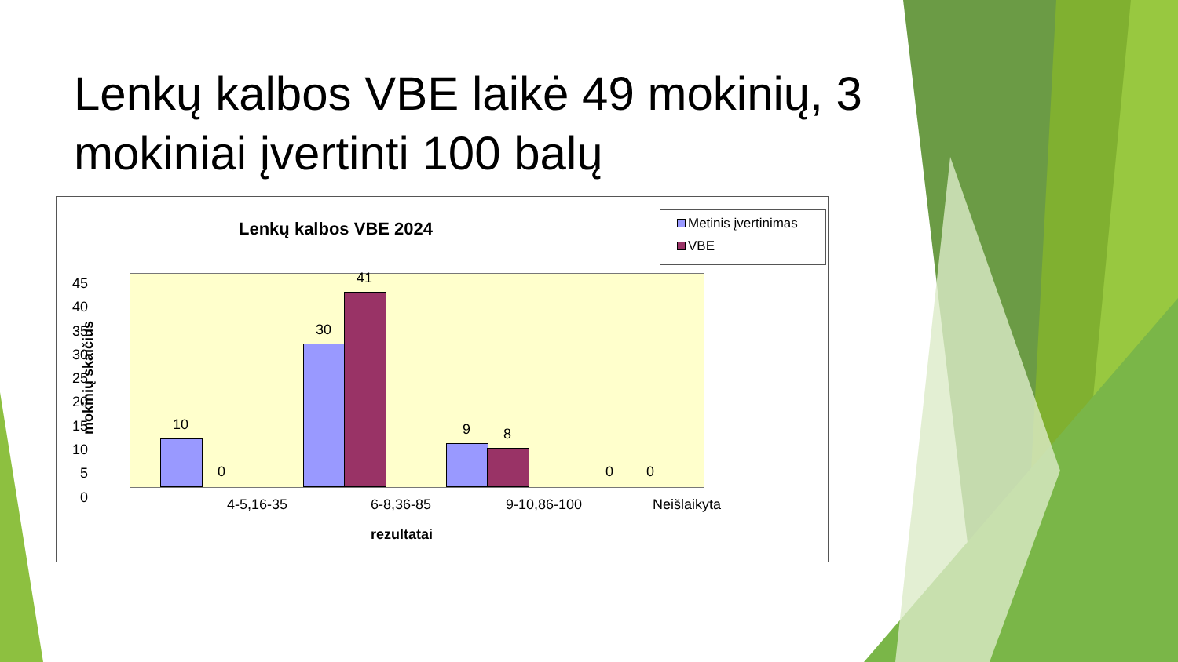Lenkų kalbos VBE laikė 49 mokinių, 3 mokiniai įvertinti 100 balų
Lenkų kalbos VBE 2024
Metinis įvertinimas
VBE
mokinių skaičius
45
40
35
30
25
20
15
10
5
0
10
0
30
41
9 8
0 0
4-5,16-35 6-8,36-85 9-10,86-100 Neišlaikyta
rezultatai